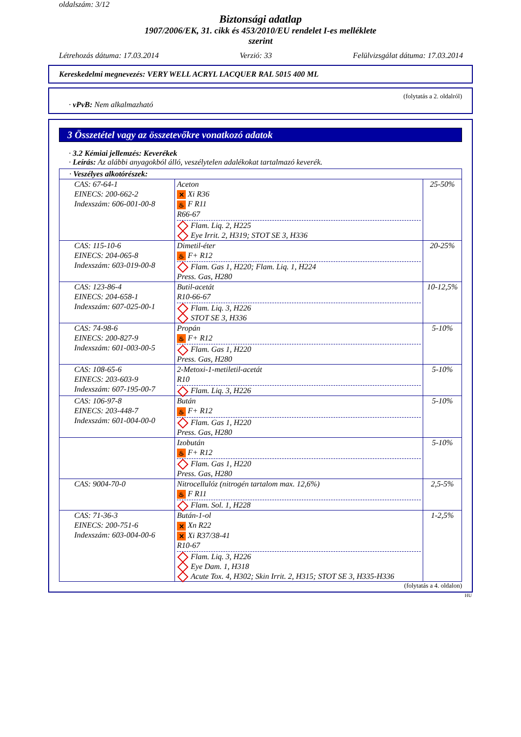oldalszám: 3/12
Biztonsági adatlap
1907/2006/EK, 31. cikk és 453/2010/EU rendelet I-es melléklete
szerint
Létrehozás dátuma: 17.03.2014 Verzió: 33 Felülvizsgálat dátuma: 17.03.2014
Kereskedelmi megnevezés: VERY WELL ACRYL LACQUER RAL 5015 400 ML
(folytatás a 2. oldalról)
· vPvB: Nem alkalmazható
3 Összetétel vagy az összetevőkre vonatkozó adatok
· 3.2 Kémiai jellemzés: Keverékek
· Leírás: Az alábbi anyagokból álló, veszélytelen adalékokat tartalmazó keverék.
| · Veszélyes alkotórészek: | | |
| CAS: 67-64-1 EINECS: 200-662-2 Indexszám: 606-001-00-8 | Aceton ✕ Xi R36 ♨ F R11 R66-67 Flam. Liq. 2, H225 Eye Irrit. 2, H319; STOT SE 3, H336 | 25-50% |
| CAS: 115-10-6 EINECS: 204-065-8 Indexszám: 603-019-00-8 | Dimetil-éter ♨ F+ R12 Flam. Gas 1, H220; Flam. Liq. 1, H224 Press. Gas, H280 | 20-25% |
| CAS: 123-86-4 EINECS: 204-658-1 Indexszám: 607-025-00-1 | Butil-acetát R10-66-67 Flam. Liq. 3, H226 STOT SE 3, H336 | 10-12,5% |
| CAS: 74-98-6 EINECS: 200-827-9 Indexszám: 601-003-00-5 | Propán ♨ F+ R12 Flam. Gas 1, H220 Press. Gas, H280 | 5-10% |
| CAS: 108-65-6 EINECS: 203-603-9 Indexszám: 607-195-00-7 | 2-Metoxi-1-metiletil-acetát R10 Flam. Liq. 3, H226 | 5-10% |
| CAS: 106-97-8 EINECS: 203-448-7 Indexszám: 601-004-00-0 | Bután ♨ F+ R12 Flam. Gas 1, H220 Press. Gas, H280 | 5-10% |
| | Izobután ♨ F+ R12 Flam. Gas 1, H220 Press. Gas, H280 | 5-10% |
| CAS: 9004-70-0 | Nitrocellulóz (nitrogén tartalom max. 12,6%) ♨ F R11 Flam. Sol. 1, H228 | 2,5-5% |
| CAS: 71-36-3 EINECS: 200-751-6 Indexszám: 603-004-00-6 | Bután-1-ol ✕ Xn R22 ✕ Xi R37/38-41 R10-67 Flam. Liq. 3, H226 Eye Dam. 1, H318 Acute Tox. 4, H302; Skin Irrit. 2, H315; STOT SE 3, H335-H336 | 1-2,5% |
(folytatás a 4. oldalon)
HU